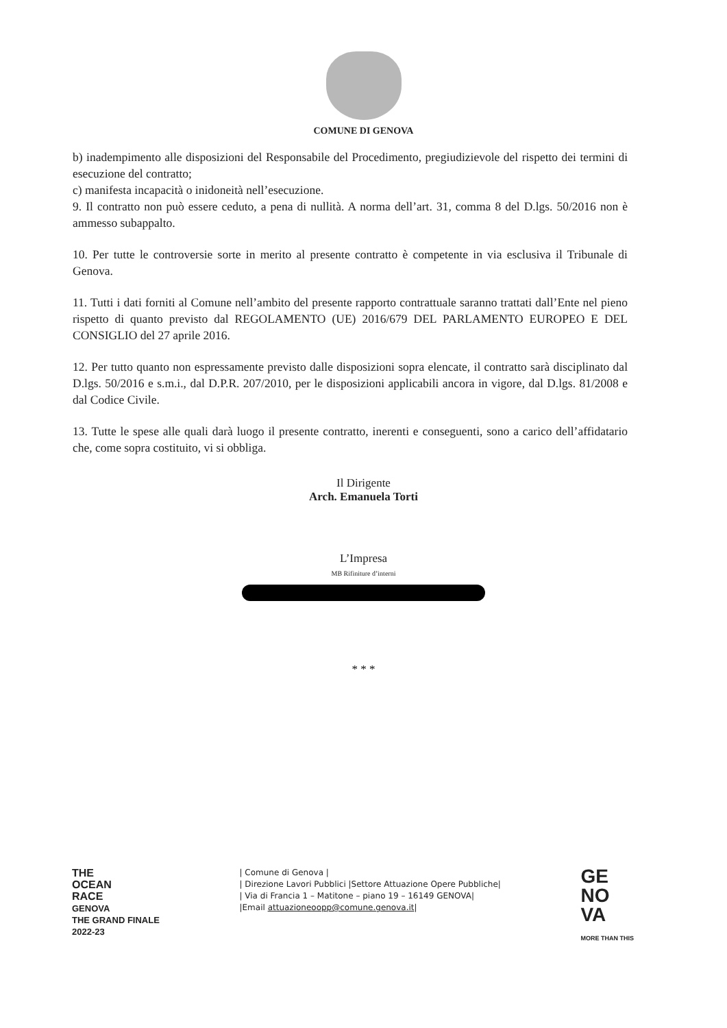COMUNE DI GENOVA
b) inadempimento alle disposizioni del Responsabile del Procedimento, pregiudizievole del rispetto dei termini di esecuzione del contratto;
c) manifesta incapacità o inidoneità nell’esecuzione.
9. Il contratto non può essere ceduto, a pena di nullità. A norma dell’art. 31, comma 8 del D.lgs. 50/2016 non è ammesso subappalto.
10. Per tutte le controversie sorte in merito al presente contratto è competente in via esclusiva il Tribunale di Genova.
11. Tutti i dati forniti al Comune nell’ambito del presente rapporto contrattuale saranno trattati dall’Ente nel pieno rispetto di quanto previsto dal REGOLAMENTO (UE) 2016/679 DEL PARLAMENTO EUROPEO E DEL CONSIGLIO del 27 aprile 2016.
12. Per tutto quanto non espressamente previsto dalle disposizioni sopra elencate, il contratto sarà disciplinato dal D.lgs. 50/2016 e s.m.i., dal D.P.R. 207/2010, per le disposizioni applicabili ancora in vigore, dal D.lgs. 81/2008 e dal Codice Civile.
13. Tutte le spese alle quali darà luogo il presente contratto, inerenti e conseguenti, sono a carico dell’affidatario che, come sopra costituito, vi si obbliga.
Il Dirigente
Arch. Emanuela Torti
L’Impresa
MB Rifiniture d’interni
* * *
THE
OCEAN
RACE
GENOVA
THE GRAND FINALE
2022-23
| Comune di Genova |
| Direzione Lavori Pubblici |Settore Attuazione Opere Pubbliche|
| Via di Francia 1 – Matitone – piano 19 – 16149 GENOVA|
|Email attuazioneoopp@comune.genova.it|
GE
NO
VA
MORE THAN THIS